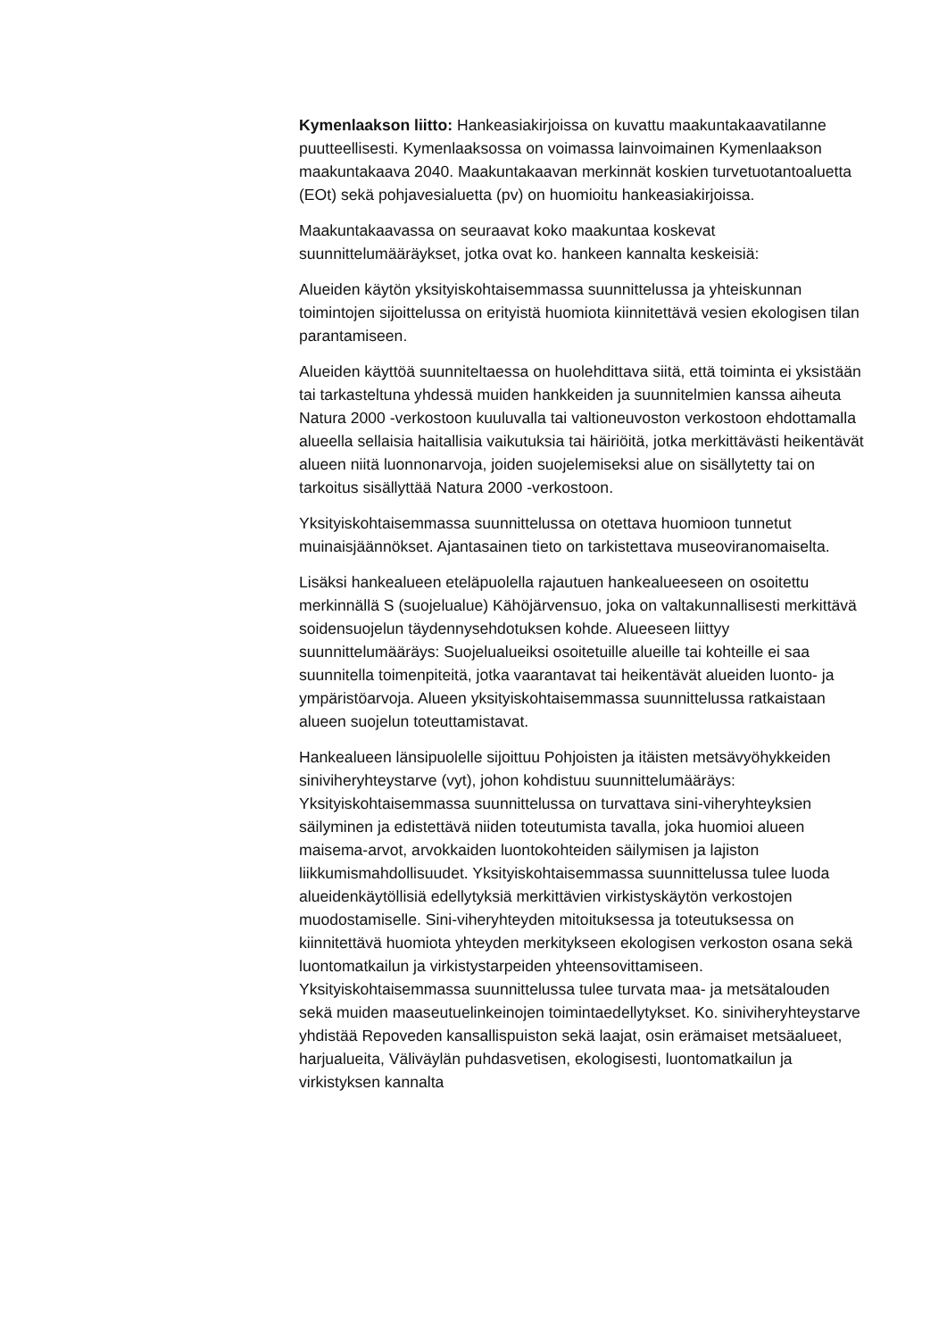Kymenlaakson liitto: Hankeasiakirjoissa on kuvattu maakuntakaavatilanne puutteellisesti. Kymenlaaksossa on voimassa lainvoimainen Kymenlaakson maakuntakaava 2040. Maakuntakaavan merkinnät koskien turvetuotantoaluetta (EOt) sekä pohjavesialuetta (pv) on huomioitu hankeasiakirjoissa.
Maakuntakaavassa on seuraavat koko maakuntaa koskevat suunnittelumääräykset, jotka ovat ko. hankeen kannalta keskeisiä:
Alueiden käytön yksityiskohtaisemmassa suunnittelussa ja yhteiskunnan toimintojen sijoittelussa on erityistä huomiota kiinnitettävä vesien ekologisen tilan parantamiseen.
Alueiden käyttöä suunniteltaessa on huolehdittava siitä, että toiminta ei yksistään tai tarkasteltuna yhdessä muiden hankkeiden ja suunnitelmien kanssa aiheuta Natura 2000 -verkostoon kuuluvalla tai valtioneuvoston verkostoon ehdottamalla alueella sellaisia haitallisia vaikutuksia tai häiriöitä, jotka merkittävästi heikentävät alueen niitä luonnonarvoja, joiden suojelemiseksi alue on sisällytetty tai on tarkoitus sisällyttää Natura 2000 -verkostoon.
Yksityiskohtaisemmassa suunnittelussa on otettava huomioon tunnetut muinaisjäännökset. Ajantasainen tieto on tarkistettava museoviranomaiselta.
Lisäksi hankealueen eteläpuolella rajautuen hankealueeseen on osoitettu merkinnällä S (suojelualue) Kähöjärvensuo, joka on valtakunnallisesti merkittävä soidensuojelun täydennysehdotuksen kohde. Alueeseen liittyy suunnittelumääräys: Suojelualueiksi osoitetuille alueille tai kohteille ei saa suunnitella toimenpiteitä, jotka vaarantavat tai heikentävät alueiden luonto- ja ympäristöarvoja. Alueen yksityiskohtaisemmassa suunnittelussa ratkaistaan alueen suojelun toteuttamistavat.
Hankealueen länsipuolelle sijoittuu Pohjoisten ja itäisten metsävyöhykkeiden siniviheryhteystarve (vyt), johon kohdistuu suunnittelumääräys: Yksityiskohtaisemmassa suunnittelussa on turvattava sini-viheryhteyksien säilyminen ja edistettävä niiden toteutumista tavalla, joka huomioi alueen maisema-arvot, arvokkaiden luontokohteiden säilymisen ja lajiston liikkumismahdollisuudet. Yksityiskohtaisemmassa suunnittelussa tulee luoda alueidenkäytöllisiä edellytyksiä merkittävien virkistyskäytön verkostojen muodostamiselle. Sini-viheryhteyden mitoituksessa ja toteutuksessa on kiinnitettävä huomiota yhteyden merkitykseen ekologisen verkoston osana sekä luontomatkailun ja virkistystarpeiden yhteensovittamiseen. Yksityiskohtaisemmassa suunnittelussa tulee turvata maa- ja metsätalouden sekä muiden maaseutuelinkeinojen toimintaedellytykset. Ko. siniviheryhteystarve yhdistää Repoveden kansallispuiston sekä laajat, osin erämaiset metsäalueet, harjualueita, Väliväylän puhdasvetisen, ekologisesti, luontomatkailun ja virkistyksen kannalta